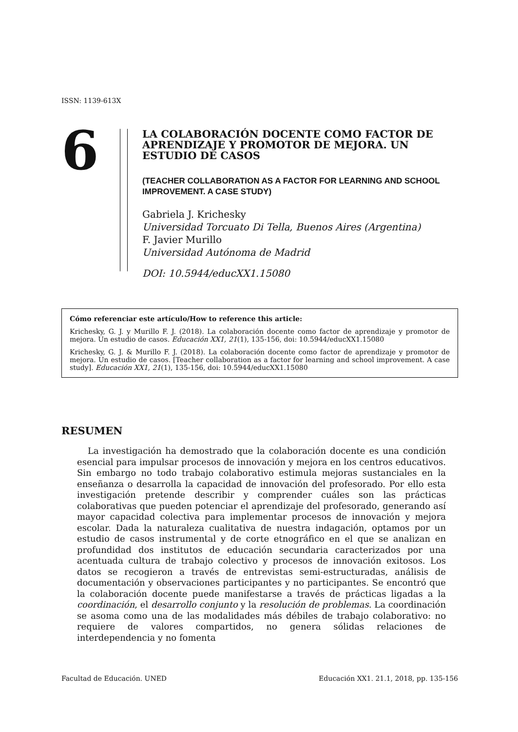ISSN: 1139-613X
6
LA COLABORACIÓN DOCENTE COMO FACTOR DE APRENDIZAJE Y PROMOTOR DE MEJORA. UN ESTUDIO DE CASOS
(TEACHER COLLABORATION AS A FACTOR FOR LEARNING AND SCHOOL IMPROVEMENT. A CASE STUDY)
Gabriela J. Krichesky
Universidad Torcuato Di Tella, Buenos Aires (Argentina)
F. Javier Murillo
Universidad Autónoma de Madrid
DOI: 10.5944/educXX1.15080
Cómo referenciar este artículo/How to reference this article:
Krichesky, G. J. y Murillo F. J. (2018). La colaboración docente como factor de aprendizaje y promotor de mejora. Un estudio de casos. Educación XX1, 21(1), 135-156, doi: 10.5944/educXX1.15080
Krichesky, G. J. & Murillo F. J. (2018). La colaboración docente como factor de aprendizaje y promotor de mejora. Un estudio de casos. [Teacher collaboration as a factor for learning and school improvement. A case study]. Educación XX1, 21(1), 135-156, doi: 10.5944/educXX1.15080
RESUMEN
La investigación ha demostrado que la colaboración docente es una condición esencial para impulsar procesos de innovación y mejora en los centros educativos. Sin embargo no todo trabajo colaborativo estimula mejoras sustanciales en la enseñanza o desarrolla la capacidad de innovación del profesorado. Por ello esta investigación pretende describir y comprender cuáles son las prácticas colaborativas que pueden potenciar el aprendizaje del profesorado, generando así mayor capacidad colectiva para implementar procesos de innovación y mejora escolar. Dada la naturaleza cualitativa de nuestra indagación, optamos por un estudio de casos instrumental y de corte etnográfico en el que se analizan en profundidad dos institutos de educación secundaria caracterizados por una acentuada cultura de trabajo colectivo y procesos de innovación exitosos. Los datos se recogieron a través de entrevistas semi-estructuradas, análisis de documentación y observaciones participantes y no participantes. Se encontró que la colaboración docente puede manifestarse a través de prácticas ligadas a la coordinación, el desarrollo conjunto y la resolución de problemas. La coordinación se asoma como una de las modalidades más débiles de trabajo colaborativo: no requiere de valores compartidos, no genera sólidas relaciones de interdependencia y no fomenta
Facultad de Educación. UNED Educación XX1. 21.1, 2018, pp. 135-156